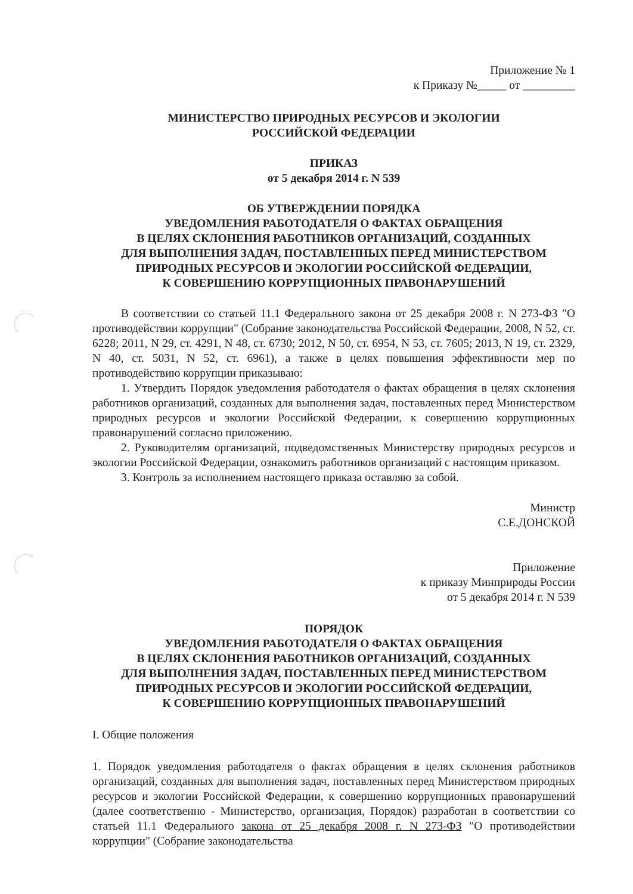Приложение № 1
к Приказу №_____ от _________
МИНИСТЕРСТВО ПРИРОДНЫХ РЕСУРСОВ И ЭКОЛОГИИ
РОССИЙСКОЙ ФЕДЕРАЦИИ
ПРИКАЗ
от 5 декабря 2014 г. N 539
ОБ УТВЕРЖДЕНИИ ПОРЯДКА
УВЕДОМЛЕНИЯ РАБОТОДАТЕЛЯ О ФАКТАХ ОБРАЩЕНИЯ
В ЦЕЛЯХ СКЛОНЕНИЯ РАБОТНИКОВ ОРГАНИЗАЦИЙ, СОЗДАННЫХ
ДЛЯ ВЫПОЛНЕНИЯ ЗАДАЧ, ПОСТАВЛЕННЫХ ПЕРЕД МИНИСТЕРСТВОМ
ПРИРОДНЫХ РЕСУРСОВ И ЭКОЛОГИИ РОССИЙСКОЙ ФЕДЕРАЦИИ,
К СОВЕРШЕНИЮ КОРРУПЦИОННЫХ ПРАВОНАРУШЕНИЙ
В соответствии со статьей 11.1 Федерального закона от 25 декабря 2008 г. N 273-ФЗ "О противодействии коррупции" (Собрание законодательства Российской Федерации, 2008, N 52, ст. 6228; 2011, N 29, ст. 4291, N 48, ст. 6730; 2012, N 50, ст. 6954, N 53, ст. 7605; 2013, N 19, ст. 2329, N 40, ст. 5031, N 52, ст. 6961), а также в целях повышения эффективности мер по противодействию коррупции приказываю:
1. Утвердить Порядок уведомления работодателя о фактах обращения в целях склонения работников организаций, созданных для выполнения задач, поставленных перед Министерством природных ресурсов и экологии Российской Федерации, к совершению коррупционных правонарушений согласно приложению.
2. Руководителям организаций, подведомственных Министерству природных ресурсов и экологии Российской Федерации, ознакомить работников организаций с настоящим приказом.
3. Контроль за исполнением настоящего приказа оставляю за собой.
Министр
С.Е.ДОНСКОЙ
Приложение
к приказу Минприроды России
от 5 декабря 2014 г. N 539
ПОРЯДОК
УВЕДОМЛЕНИЯ РАБОТОДАТЕЛЯ О ФАКТАХ ОБРАЩЕНИЯ
В ЦЕЛЯХ СКЛОНЕНИЯ РАБОТНИКОВ ОРГАНИЗАЦИЙ, СОЗДАННЫХ
ДЛЯ ВЫПОЛНЕНИЯ ЗАДАЧ, ПОСТАВЛЕННЫХ ПЕРЕД МИНИСТЕРСТВОМ
ПРИРОДНЫХ РЕСУРСОВ И ЭКОЛОГИИ РОССИЙСКОЙ ФЕДЕРАЦИИ,
К СОВЕРШЕНИЮ КОРРУПЦИОННЫХ ПРАВОНАРУШЕНИЙ
I. Общие положения
1. Порядок уведомления работодателя о фактах обращения в целях склонения работников организаций, созданных для выполнения задач, поставленных перед Министерством природных ресурсов и экологии Российской Федерации, к совершению коррупционных правонарушений (далее соответственно - Министерство, организация, Порядок) разработан в соответствии со статьей 11.1 Федерального закона от 25 декабря 2008 г. N 273-ФЗ "О противодействии коррупции" (Собрание законодательства